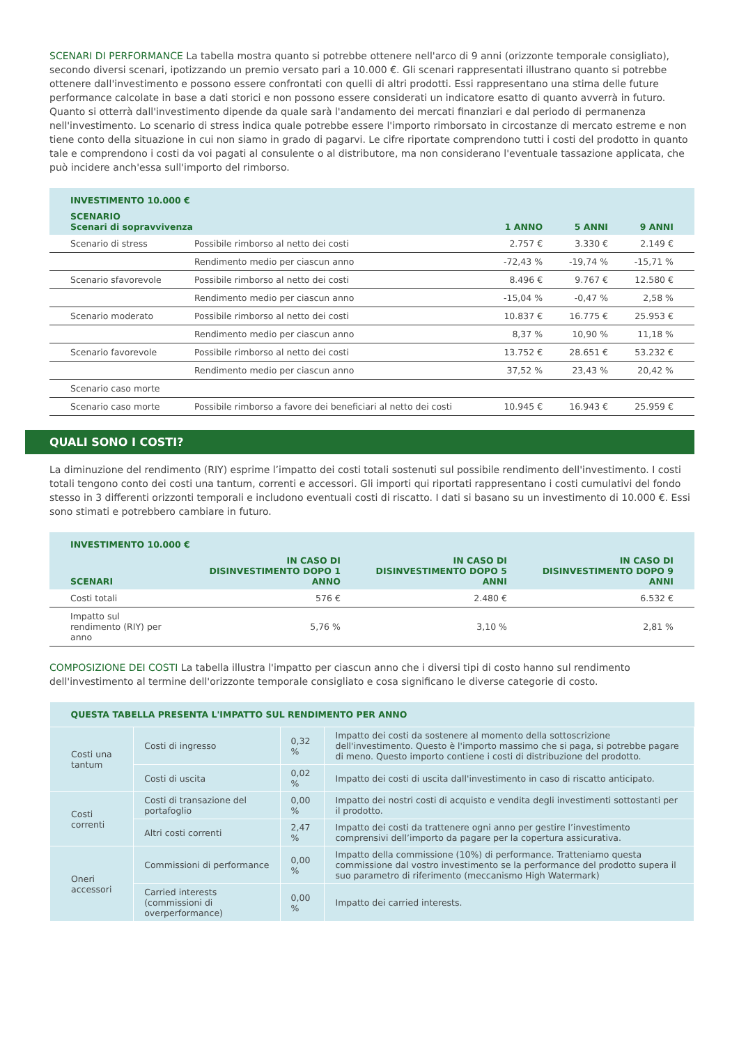SCENARI DI PERFORMANCE La tabella mostra quanto si potrebbe ottenere nell'arco di 9 anni (orizzonte temporale consigliato), secondo diversi scenari, ipotizzando un premio versato pari a 10.000 €. Gli scenari rappresentati illustrano quanto si potrebbe ottenere dall'investimento e possono essere confrontati con quelli di altri prodotti. Essi rappresentano una stima delle future performance calcolate in base a dati storici e non possono essere considerati un indicatore esatto di quanto avverrà in futuro. Quanto si otterrà dall'investimento dipende da quale sarà l'andamento dei mercati finanziari e dal periodo di permanenza nell'investimento. Lo scenario di stress indica quale potrebbe essere l'importo rimborsato in circostanze di mercato estreme e non tiene conto della situazione in cui non siamo in grado di pagarvi. Le cifre riportate comprendono tutti i costi del prodotto in quanto tale e comprendono i costi da voi pagati al consulente o al distributore, ma non considerano l'eventuale tassazione applicata, che può incidere anch'essa sull'importo del rimborso.
| INVESTIMENTO 10.000 € | | | | |
| --- | --- | --- | --- | --- |
| SCENARIO Scenari di sopravvivenza | | 1 ANNO | 5 ANNI | 9 ANNI |
| Scenario di stress | Possibile rimborso al netto dei costi | 2.757 € | 3.330 € | 2.149 € |
| | Rendimento medio per ciascun anno | -72,43 % | -19,74 % | -15,71 % |
| Scenario sfavorevole | Possibile rimborso al netto dei costi | 8.496 € | 9.767 € | 12.580 € |
| | Rendimento medio per ciascun anno | -15,04 % | -0,47 % | 2,58 % |
| Scenario moderato | Possibile rimborso al netto dei costi | 10.837 € | 16.775 € | 25.953 € |
| | Rendimento medio per ciascun anno | 8,37 % | 10,90 % | 11,18 % |
| Scenario favorevole | Possibile rimborso al netto dei costi | 13.752 € | 28.651 € | 53.232 € |
| | Rendimento medio per ciascun anno | 37,52 % | 23,43 % | 20,42 % |
| Scenario caso morte | | | | |
| Scenario caso morte | Possibile rimborso a favore dei beneficiari al netto dei costi | 10.945 € | 16.943 € | 25.959 € |
QUALI SONO I COSTI?
La diminuzione del rendimento (RIY) esprime l’impatto dei costi totali sostenuti sul possibile rendimento dell'investimento. I costi totali tengono conto dei costi una tantum, correnti e accessori. Gli importi qui riportati rappresentano i costi cumulativi del fondo stesso in 3 differenti orizzonti temporali e includono eventuali costi di riscatto. I dati si basano su un investimento di 10.000 €. Essi sono stimati e potrebbero cambiare in futuro.
| INVESTIMENTO 10.000 € | | | |
| --- | --- | --- | --- |
| SCENARI | IN CASO DI DISINVESTIMENTO DOPO 1 ANNO | IN CASO DI DISINVESTIMENTO DOPO 5 ANNI | IN CASO DI DISINVESTIMENTO DOPO 9 ANNI |
| Costi totali | 576 € | 2.480 € | 6.532 € |
| Impatto sul rendimento (RIY) per anno | 5,76 % | 3,10 % | 2,81 % |
COMPOSIZIONE DEI COSTI La tabella illustra l'impatto per ciascun anno che i diversi tipi di costo hanno sul rendimento dell'investimento al termine dell'orizzonte temporale consigliato e cosa significano le diverse categorie di costo.
| QUESTA TABELLA PRESENTA L'IMPATTO SUL RENDIMENTO PER ANNO | | | |
| --- | --- | --- | --- |
| Costi una tantum | Costi di ingresso | 0,32 % | Impatto dei costi da sostenere al momento della sottoscrizione dell'investimento. Questo è l'importo massimo che si paga, si potrebbe pagare di meno. Questo importo contiene i costi di distribuzione del prodotto. |
| | Costi di uscita | 0,02 % | Impatto dei costi di uscita dall'investimento in caso di riscatto anticipato. |
| Costi correnti | Costi di transazione del portafoglio | 0,00 % | Impatto dei nostri costi di acquisto e vendita degli investimenti sottostanti per il prodotto. |
| | Altri costi correnti | 2,47 % | Impatto dei costi da trattenere ogni anno per gestire l’investimento comprensivi dell’importo da pagare per la copertura assicurativa. |
| Oneri accessori | Commissioni di performance | 0,00 % | Impatto della commissione (10%) di performance. Tratteniamo questa commissione dal vostro investimento se la performance del prodotto supera il suo parametro di riferimento (meccanismo High Watermark) |
| | Carried interests (commissioni di overperformance) | 0,00 % | Impatto dei carried interests. |